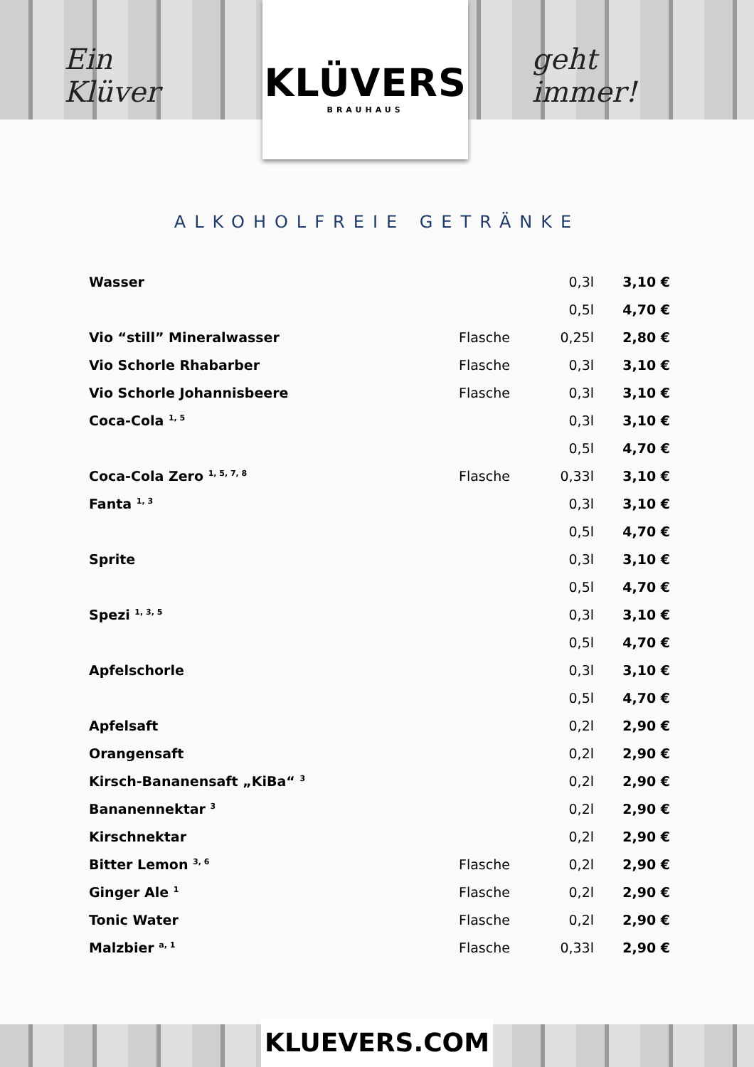Ein Klüver
KLÜVERS
BRAUHAUS
geht immer!
ALKOHOLFREIE GETRÄNKE
| Wasser | | 0,3l | 3,10 € |
| | | 0,5l | 4,70 € |
| Vio “still” Mineralwasser | Flasche | 0,25l | 2,80 € |
| Vio Schorle Rhabarber | Flasche | 0,3l | 3,10 € |
| Vio Schorle Johannisbeere | Flasche | 0,3l | 3,10 € |
| Coca-Cola <sup>1, 5</sup> | | 0,3l | 3,10 € |
| | | 0,5l | 4,70 € |
| Coca-Cola Zero <sup>1, 5, 7, 8</sup> | Flasche | 0,33l | 3,10 € |
| Fanta <sup>1, 3</sup> | | 0,3l | 3,10 € |
| | | 0,5l | 4,70 € |
| Sprite | | 0,3l | 3,10 € |
| | | 0,5l | 4,70 € |
| Spezi <sup>1, 3, 5</sup> | | 0,3l | 3,10 € |
| | | 0,5l | 4,70 € |
| Apfelschorle | | 0,3l | 3,10 € |
| | | 0,5l | 4,70 € |
| Apfelsaft | | 0,2l | 2,90 € |
| Orangensaft | | 0,2l | 2,90 € |
| Kirsch-Bananensaft „KiBa“ <sup>3</sup> | | 0,2l | 2,90 € |
| Bananennektar <sup>3</sup> | | 0,2l | 2,90 € |
| Kirschnektar | | 0,2l | 2,90 € |
| Bitter Lemon <sup>3, 6</sup> | Flasche | 0,2l | 2,90 € |
| Ginger Ale <sup>1</sup> | Flasche | 0,2l | 2,90 € |
| Tonic Water | Flasche | 0,2l | 2,90 € |
| Malzbier <sup>a, 1</sup> | Flasche | 0,33l | 2,90 € |
KLUEVERS.COM